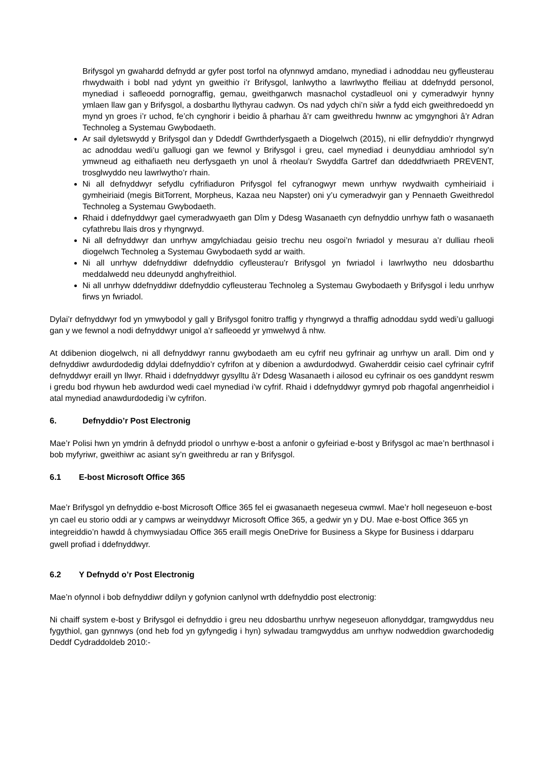Brifysgol yn gwahardd defnydd ar gyfer post torfol na ofynnwyd amdano, mynediad i adnoddau neu gyfleusterau rhwydwaith i bobl nad ydynt yn gweithio i’r Brifysgol, lanlwytho a lawrlwytho ffeiliau at ddefnydd personol, mynediad i safleoedd pornograffig, gemau, gweithgarwch masnachol cystadleuol oni y cymeradwyir hynny ymlaen llaw gan y Brifysgol, a dosbarthu llythyrau cadwyn. Os nad ydych chi’n siŵr a fydd eich gweithredoedd yn mynd yn groes i’r uchod, fe’ch cynghorir i beidio â pharhau â’r cam gweithredu hwnnw ac ymgynghori â’r Adran Technoleg a Systemau Gwybodaeth.
Ar sail dyletswydd y Brifysgol dan y Ddeddf Gwrthderfysgaeth a Diogelwch (2015), ni ellir defnyddio’r rhyngrwyd ac adnoddau wedi’u galluogi gan we fewnol y Brifysgol i greu, cael mynediad i deunyddiau amhriodol sy’n ymwneud ag eithafiaeth neu derfysgaeth yn unol â rheolau’r Swyddfa Gartref dan ddeddfwriaeth PREVENT, trosglwyddo neu lawrlwytho’r rhain.
Ni all defnyddwyr sefydlu cyfrifiaduron Prifysgol fel cyfranogwyr mewn unrhyw rwydwaith cymheiriaid i gymheiriaid (megis BitTorrent, Morpheus, Kazaa neu Napster) oni y’u cymeradwyir gan y Pennaeth Gweithredol Technoleg a Systemau Gwybodaeth.
Rhaid i ddefnyddwyr gael cymeradwyaeth gan Dîm y Ddesg Wasanaeth cyn defnyddio unrhyw fath o wasanaeth cyfathrebu llais dros y rhyngrwyd.
Ni all defnyddwyr dan unrhyw amgylchiadau geisio trechu neu osgoi’n fwriadol y mesurau a’r dulliau rheoli diogelwch Technoleg a Systemau Gwybodaeth sydd ar waith.
Ni all unrhyw ddefnyddiwr ddefnyddio cyfleusterau’r Brifysgol yn fwriadol i lawrlwytho neu ddosbarthu meddalwedd neu ddeunydd anghyfreithiol.
Ni all unrhyw ddefnyddiwr ddefnyddio cyfleusterau Technoleg a Systemau Gwybodaeth y Brifysgol i ledu unrhyw firws yn fwriadol.
Dylai’r defnyddwyr fod yn ymwybodol y gall y Brifysgol fonitro traffig y rhyngrwyd a thraffig adnoddau sydd wedi’u galluogi gan y we fewnol a nodi defnyddwyr unigol a’r safleoedd yr ymwelwyd â nhw.
At ddibenion diogelwch, ni all defnyddwyr rannu gwybodaeth am eu cyfrif neu gyfrinair ag unrhyw un arall. Dim ond y defnyddiwr awdurdodedig ddylai ddefnyddio’r cyfrifon at y dibenion a awdurdodwyd. Gwaherddir ceisio cael cyfrinair cyfrif defnyddwyr eraill yn llwyr. Rhaid i ddefnyddwyr gysylltu â’r Ddesg Wasanaeth i ailosod eu cyfrinair os oes ganddynt reswm i gredu bod rhywun heb awdurdod wedi cael mynediad i’w cyfrif. Rhaid i ddefnyddwyr gymryd pob rhagofal angenrheidiol i atal mynediad anawdurdodedig i’w cyfrifon.
6. Defnyddio’r Post Electronig
Mae’r Polisi hwn yn ymdrin â defnydd priodol o unrhyw e-bost a anfonir o gyfeiriad e-bost y Brifysgol ac mae’n berthnasol i bob myfyriwr, gweithiwr ac asiant sy’n gweithredu ar ran y Brifysgol.
6.1 E-bost Microsoft Office 365
Mae’r Brifysgol yn defnyddio e-bost Microsoft Office 365 fel ei gwasanaeth negeseua cwmwl. Mae’r holl negeseuon e-bost yn cael eu storio oddi ar y campws ar weinyddwyr Microsoft Office 365, a gedwir yn y DU. Mae e-bost Office 365 yn integreiddio’n hawdd â chymwysiadau Office 365 eraill megis OneDrive for Business a Skype for Business i ddarparu gwell profiad i ddefnyddwyr.
6.2 Y Defnydd o’r Post Electronig
Mae’n ofynnol i bob defnyddiwr ddilyn y gofynion canlynol wrth ddefnyddio post electronig:
Ni chaiff system e-bost y Brifysgol ei defnyddio i greu neu ddosbarthu unrhyw negeseuon aflonyddgar, tramgwyddus neu fygythiol, gan gynnwys (ond heb fod yn gyfyngedig i hyn) sylwadau tramgwyddus am unrhyw nodweddion gwarchodedig Deddf Cydraddoldeb 2010:-